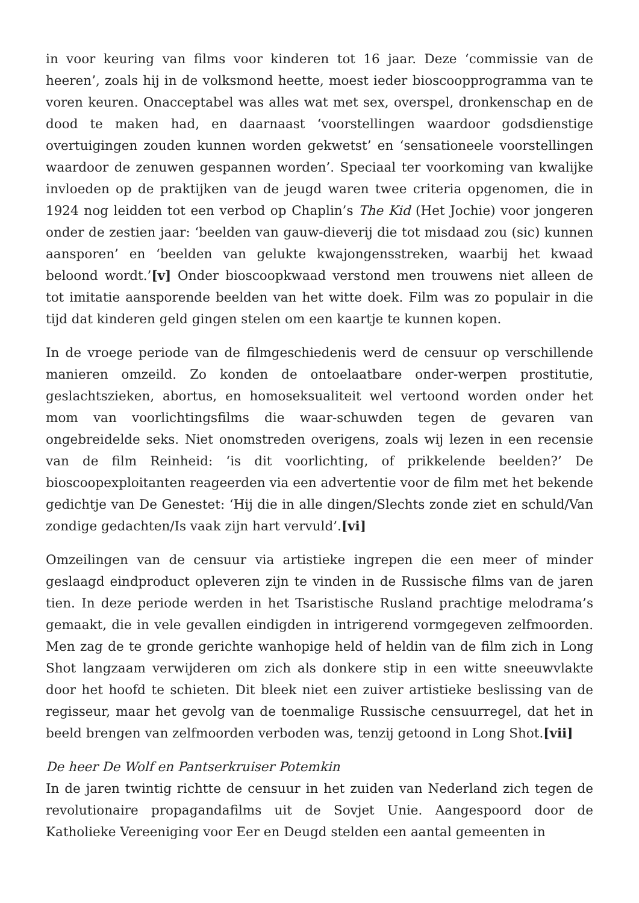in voor keuring van films voor kinderen tot 16 jaar. Deze ‘commissie van de heeren’, zoals hij in de volksmond heette, moest ieder bioscoopprogramma van te voren keuren. Onacceptabel was alles wat met sex, overspel, dronkenschap en de dood te maken had, en daarnaast ‘voorstellingen waardoor godsdienstige overtuigingen zouden kunnen worden gekwetst’ en ‘sensationeele voorstellingen waardoor de zenuwen gespannen worden’. Speciaal ter voorkoming van kwalijke invloeden op de praktijken van de jeugd waren twee criteria opgenomen, die in 1924 nog leidden tot een verbod op Chaplin’s The Kid (Het Jochie) voor jongeren onder de zestien jaar: ‘beelden van gauw-dieverij die tot misdaad zou (sic) kunnen aansporen’ en ‘beelden van gelukte kwajongensstreken, waarbij het kwaad beloond wordt.’[v] Onder bioscoopkwaad verstond men trouwens niet alleen de tot imitatie aansporende beelden van het witte doek. Film was zo populair in die tijd dat kinderen geld gingen stelen om een kaartje te kunnen kopen.
In de vroege periode van de filmgeschiedenis werd de censuur op verschillende manieren omzeild. Zo konden de ontoelaatbare onder-werpen prostitutie, geslachtszieken, abortus, en homoseksualiteit wel vertoond worden onder het mom van voorlichtingsfilms die waar-schuwden tegen de gevaren van ongebreidelde seks. Niet onomstreden overigens, zoals wij lezen in een recensie van de film Reinheid: ‘is dit voorlichting, of prikkelende beelden?’ De bioscoopexploitanten reageerden via een advertentie voor de film met het bekende gedichtje van De Genestet: ‘Hij die in alle dingen/Slechts zonde ziet en schuld/Van zondige gedachten/Is vaak zijn hart vervuld’.[vi]
Omzeilingen van de censuur via artistieke ingrepen die een meer of minder geslaagd eindproduct opleveren zijn te vinden in de Russische films van de jaren tien. In deze periode werden in het Tsaristische Rusland prachtige melodrama’s gemaakt, die in vele gevallen eindigden in intrigerend vormgegeven zelfmoorden. Men zag de te gronde gerichte wanhopige held of heldin van de film zich in Long Shot langzaam verwijderen om zich als donkere stip in een witte sneeuwvlakte door het hoofd te schieten. Dit bleek niet een zuiver artistieke beslissing van de regisseur, maar het gevolg van de toenmalige Russische censuurregel, dat het in beeld brengen van zelfmoorden verboden was, tenzij getoond in Long Shot.[vii]
De heer De Wolf en Pantserkruiser Potemkin
In de jaren twintig richtte de censuur in het zuiden van Nederland zich tegen de revolutionaire propagandafilms uit de Sovjet Unie. Aangespoord door de Katholieke Vereeniging voor Eer en Deugd stelden een aantal gemeenten in